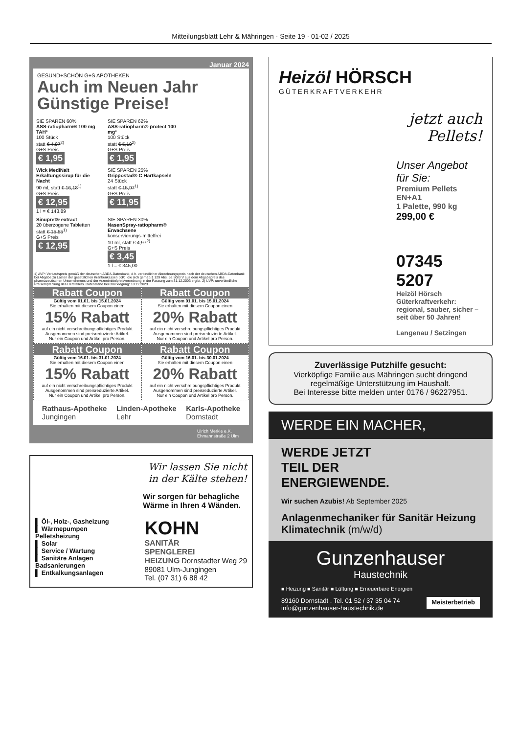Mitteilungsblatt Lehr & Mähringen · Seite 19 · 01-02 / 2025
Januar 2024
GESUND+SCHÖN G+S APOTHEKEN
Auch im Neuen Jahr
Günstige Preise!
SIE SPAREN 60%
ASS-ratiopharm® 100 mg TAH*
100 Stück
statt € 4,97<sup>2)</sup>
G+S Preis
€ 1,95
SIE SPAREN 62%
ASS-ratiopharm® protect 100 mg*
100 Stück
statt € 5,19<sup>2)</sup>
G+S Preis
€ 1,95
Wick MediNait Erkältungssirup für die Nacht
90 ml, statt € 16,18<sup>1)</sup>
G+S Preis
€ 12,95
1 l = € 143,89
SIE SPAREN 25%
Grippostad® C Hartkapseln
24 Stück
statt € 15,97<sup>1)</sup>
G+S Preis
€ 11,95
Sinupret® extract
20 überzogene Tabletten
statt € 15,55<sup>1)</sup>
G+S Preis
€ 12,95
SIE SPAREN 30%
NasenSpray-ratiopharm® Erwachsene
konservierungs-mittelfrei
10 ml, statt € 4,97<sup>2)</sup>
G+S Preis
€ 3,45
1 l = € 345,00
1) AVP: Verkaufspreis gemäß der deutschen ABDA-Datenbank, d.h. verbindlicher Abrechnungspreis nach der deutschen ABDA-Datenbank bei Abgabe zu Lasten der gesetzlichen Krankenkassen (KK), die sich gemäß § 129 Abs. 5a SGB V aus dem Abgabepreis des pharmazeutischen Unternehmens und der Arzneimittelpreisverordnung in der Fassung zum 31.12.2003 ergibt. 2) UVP: unverbindliche Preisempfehlung des Herstellers. Datenstand bei Drucklegung: 18.12.2023
Rabatt Coupon
Gültig vom 01.01. bis 15.01.2024
Sie erhalten mit diesem Coupon einen
15% Rabatt
auf ein nicht verschreibungspflichtiges Produkt
Ausgenommen sind preisreduzierte Artikel.
Nur ein Coupon und Artikel pro Person.
Rabatt Coupon
Gültig vom 01.01. bis 15.01.2024
Sie erhalten mit diesem Coupon einen
20% Rabatt
auf ein nicht verschreibungspflichtiges Produkt
Ausgenommen sind preisreduzierte Artikel.
Nur ein Coupon und Artikel pro Person.
Rabatt Coupon
Gültig vom 16.01. bis 31.01.2024
Sie erhalten mit diesem Coupon einen
15% Rabatt
auf ein nicht verschreibungspflichtiges Produkt
Ausgenommen sind preisreduzierte Artikel.
Nur ein Coupon und Artikel pro Person.
Rabatt Coupon
Gültig vom 16.01. bis 30.01.2024
Sie erhalten mit diesem Coupon einen
20% Rabatt
auf ein nicht verschreibungspflichtiges Produkt
Ausgenommen sind preisreduzierte Artikel.
Nur ein Coupon und Artikel pro Person.
Rathaus-Apotheke
Jungingen
Linden-Apotheke
Lehr
Karls-Apotheke
Dornstadt
Ulrich Merkle e.K.
Ehmannstraße 2 Ulm
Wir lassen Sie nicht
in der Kälte stehen!
Wir sorgen für behagliche
Wärme in Ihren 4 Wänden.
▌ Öl-, Holz-, Gasheizung
▌ Wärmepumpen
Pelletsheizung
▌ Solar
▌ Service / Wartung
▌ Sanitäre Anlagen
Badsanierungen
▌ Entkalkungsanlagen
KOHN
SANITÄR
SPENGLEREI
HEIZUNG Dornstadter Weg 29
89081 Ulm-Jungingen
Tel. (07 31) 6 88 42
Heizöl HÖRSCH
GÜTERKRAFTVERKEHR
jetzt auch
Pellets!
Unser Angebot für Sie:
Premium Pellets EN+A1
1 Palette, 990 kg
299,00 €
07345 5207
Heizöl Hörsch Güterkraftverkehr: regional, sauber, sicher – seit über 50 Jahren!
Langenau / Setzingen
Zuverlässige Putzhilfe gesucht:
Vierköpfige Familie aus Mähringen sucht dringend regelmäßige Unterstützung im Haushalt.
Bei Interesse bitte melden unter 0176 / 96227951.
WERDE EIN MACHER,
WERDE JETZT
TEIL DER
ENERGIEWENDE.
Wir suchen Azubis! Ab September 2025
Anlagenmechaniker für Sanitär Heizung Klimatechnik (m/w/d)
Gunzenhauser
Haustechnik
■ Heizung ■ Sanitär ■ Lüftung ■ Erneuerbare Energien
89160 Dornstadt . Tel. 01 52 / 37 35 04 74
info@gunzenhauser-haustechnik.de
Meisterbetrieb